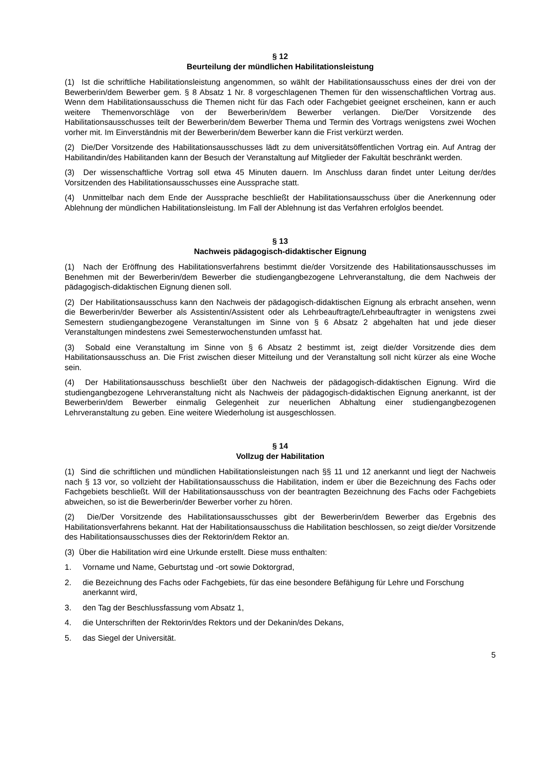§ 12
Beurteilung der mündlichen Habilitationsleistung
(1) Ist die schriftliche Habilitationsleistung angenommen, so wählt der Habilitationsausschuss eines der drei von der Bewerberin/dem Bewerber gem. § 8 Absatz 1 Nr. 8 vorgeschlagenen Themen für den wissenschaftlichen Vortrag aus. Wenn dem Habilitationsausschuss die Themen nicht für das Fach oder Fachgebiet geeignet erscheinen, kann er auch weitere Themenvorschläge von der Bewerberin/dem Bewerber verlangen. Die/Der Vorsitzende des Habilitationsausschusses teilt der Bewerberin/dem Bewerber Thema und Termin des Vortrags wenigstens zwei Wochen vorher mit. Im Einverständnis mit der Bewerberin/dem Bewerber kann die Frist verkürzt werden.
(2) Die/Der Vorsitzende des Habilitationsausschusses lädt zu dem universitätsöffentlichen Vortrag ein. Auf Antrag der Habilitandin/des Habilitanden kann der Besuch der Veranstaltung auf Mitglieder der Fakultät beschränkt werden.
(3) Der wissenschaftliche Vortrag soll etwa 45 Minuten dauern. Im Anschluss daran findet unter Leitung der/des Vorsitzenden des Habilitationsausschusses eine Aussprache statt.
(4) Unmittelbar nach dem Ende der Aussprache beschließt der Habilitationsausschuss über die Anerkennung oder Ablehnung der mündlichen Habilitationsleistung. Im Fall der Ablehnung ist das Verfahren erfolglos beendet.
§ 13
Nachweis pädagogisch-didaktischer Eignung
(1) Nach der Eröffnung des Habilitationsverfahrens bestimmt die/der Vorsitzende des Habilitationsausschusses im Benehmen mit der Bewerberin/dem Bewerber die studiengangbezogene Lehrveranstaltung, die dem Nachweis der pädagogisch-didaktischen Eignung dienen soll.
(2) Der Habilitationsausschuss kann den Nachweis der pädagogisch-didaktischen Eignung als erbracht ansehen, wenn die Bewerberin/der Bewerber als Assistentin/Assistent oder als Lehrbeauftragte/Lehrbeauftragter in wenigstens zwei Semestern studiengangbezogene Veranstaltungen im Sinne von § 6 Absatz 2 abgehalten hat und jede dieser Veranstaltungen mindestens zwei Semesterwochenstunden umfasst hat.
(3) Sobald eine Veranstaltung im Sinne von § 6 Absatz 2 bestimmt ist, zeigt die/der Vorsitzende dies dem Habilitationsausschuss an. Die Frist zwischen dieser Mitteilung und der Veranstaltung soll nicht kürzer als eine Woche sein.
(4) Der Habilitationsausschuss beschließt über den Nachweis der pädagogisch-didaktischen Eignung. Wird die studiengangbezogene Lehrveranstaltung nicht als Nachweis der pädagogisch-didaktischen Eignung anerkannt, ist der Bewerberin/dem Bewerber einmalig Gelegenheit zur neuerlichen Abhaltung einer studiengangbezogenen Lehrveranstaltung zu geben. Eine weitere Wiederholung ist ausgeschlossen.
§ 14
Vollzug der Habilitation
(1) Sind die schriftlichen und mündlichen Habilitationsleistungen nach §§ 11 und 12 anerkannt und liegt der Nachweis nach § 13 vor, so vollzieht der Habilitationsausschuss die Habilitation, indem er über die Bezeichnung des Fachs oder Fachgebiets beschließt. Will der Habilitationsausschuss von der beantragten Bezeichnung des Fachs oder Fachgebiets abweichen, so ist die Bewerberin/der Bewerber vorher zu hören.
(2) Die/Der Vorsitzende des Habilitationsausschusses gibt der Bewerberin/dem Bewerber das Ergebnis des Habilitationsverfahrens bekannt. Hat der Habilitationsausschuss die Habilitation beschlossen, so zeigt die/der Vorsitzende des Habilitationsausschusses dies der Rektorin/dem Rektor an.
(3) Über die Habilitation wird eine Urkunde erstellt. Diese muss enthalten:
1. Vorname und Name, Geburtstag und -ort sowie Doktorgrad,
2. die Bezeichnung des Fachs oder Fachgebiets, für das eine besondere Befähigung für Lehre und Forschung anerkannt wird,
3. den Tag der Beschlussfassung vom Absatz 1,
4. die Unterschriften der Rektorin/des Rektors und der Dekanin/des Dekans,
5. das Siegel der Universität.
5